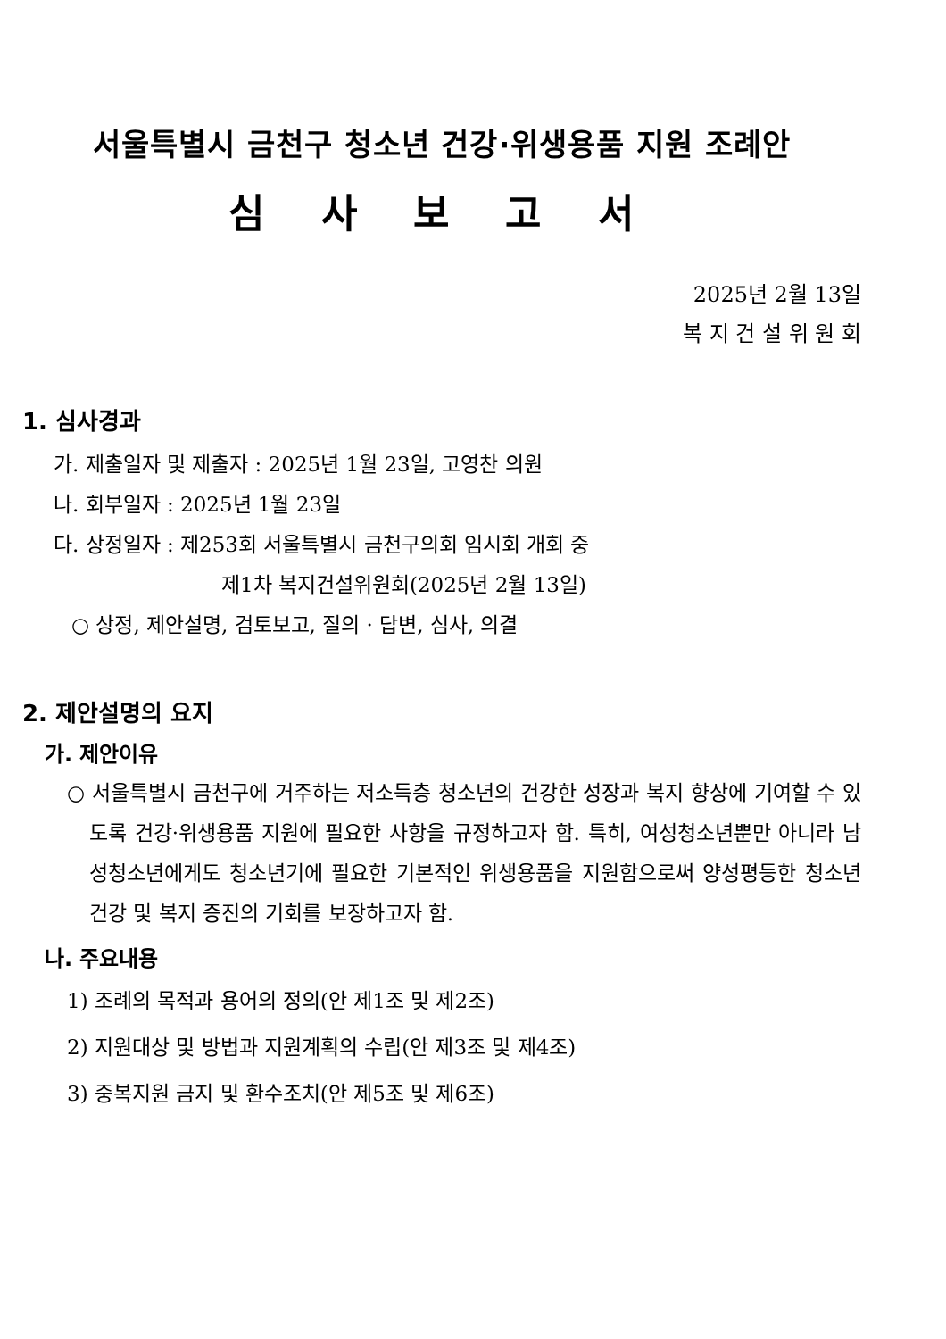서울특별시 금천구 청소년 건강·위생용품 지원 조례안
심 사 보 고 서
2025년 2월 13일
복 지 건 설 위 원 회
1. 심사경과
가. 제출일자 및 제출자 : 2025년 1월 23일, 고영찬 의원
나. 회부일자 : 2025년 1월 23일
다. 상정일자 : 제253회 서울특별시 금천구의회 임시회 개회 중
제1차 복지건설위원회(2025년 2월 13일)
○ 상정, 제안설명, 검토보고, 질의 · 답변, 심사, 의결
2. 제안설명의 요지
가. 제안이유
○ 서울특별시 금천구에 거주하는 저소득층 청소년의 건강한 성장과 복지 향상에 기여할 수 있도록 건강·위생용품 지원에 필요한 사항을 규정하고자 함. 특히, 여성청소년뿐만 아니라 남성청소년에게도 청소년기에 필요한 기본적인 위생용품을 지원함으로써 양성평등한 청소년 건강 및 복지 증진의 기회를 보장하고자 함.
나. 주요내용
1) 조례의 목적과 용어의 정의(안 제1조 및 제2조)
2) 지원대상 및 방법과 지원계획의 수립(안 제3조 및 제4조)
3) 중복지원 금지 및 환수조치(안 제5조 및 제6조)